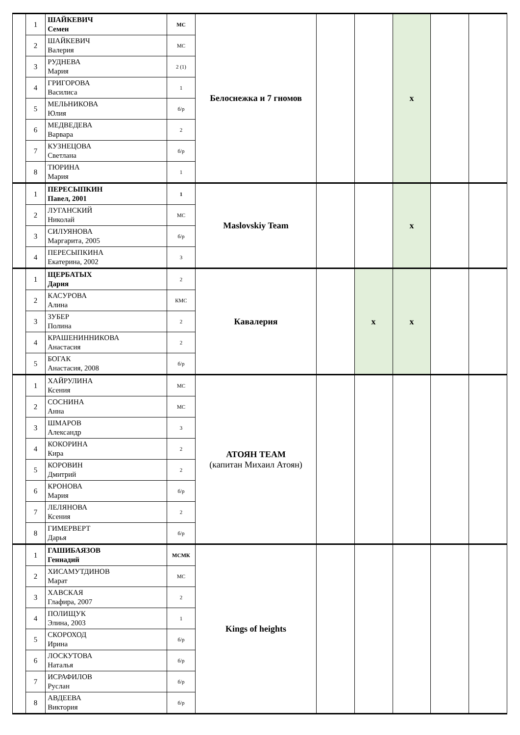| | 1 | ШАЙКЕВИЧ Семен | МС | Белоснежка и 7 гномов | | | x | | |
| | 2 | ШАЙКЕВИЧ Валерия | МС | | | | | | |
| | 3 | РУДНЕВА Мария | 2 (1) | | | | | | |
| | 4 | ГРИГОРОВА Василиса | 1 | | | | | | |
| | 5 | МЕЛЬНИКОВА Юлия | б/р | | | | | | |
| | 6 | МЕДВЕДЕВА Варвара | 2 | | | | | | |
| | 7 | КУЗНЕЦОВА Светлана | б/р | | | | | | |
| | 8 | ТЮРИНА Мария | 1 | | | | | | |
| | 1 | ПЕРЕСЫПКИН Павел, 2001 | 1 | Maslovskiy Team | | | x | | |
| | 2 | ЛУГАНСКИЙ Николай | МС | | | | | | |
| | 3 | СИЛУЯНОВА Маргарита, 2005 | б/р | | | | | | |
| | 4 | ПЕРЕСЫПКИНА Екатерина, 2002 | 3 | | | | | | |
| | 1 | ЩЕРБАТЫХ Дария | 2 | Кавалерия | | x | x | | |
| | 2 | КАСУРОВА Алина | КМС | | | | | | |
| | 3 | ЗУБЕР Полина | 2 | | | | | | |
| | 4 | КРАШЕНИННИКОВА Анастасия | 2 | | | | | | |
| | 5 | БОГАК Анастасия, 2008 | б/р | | | | | | |
| | 1 | ХАЙРУЛИНА Ксения | МС | АТОЯН TEAM (капитан Михаил Атоян) | | | | | |
| | 2 | СОСНИНА Анна | МС | | | | | | |
| | 3 | ШМАРОВ Александр | 3 | | | | | | |
| | 4 | КОКОРИНА Кира | 2 | | | | | | |
| | 5 | КОРОВИН Дмитрий | 2 | | | | | | |
| | 6 | КРОНОВА Мария | б/р | | | | | | |
| | 7 | ЛЕЛЯНОВА Ксения | 2 | | | | | | |
| | 8 | ГИМЕРВЕРТ Дарья | б/р | | | | | | |
| | 1 | ГАШИБАЯЗОВ Геннадий | МСМК | Kings of heights | | | | | |
| | 2 | ХИСАМУТДИНОВ Марат | МС | | | | | | |
| | 3 | ХАВСКАЯ Глафира, 2007 | 2 | | | | | | |
| | 4 | ПОЛИЩУК Элина, 2003 | 1 | | | | | | |
| | 5 | СКОРОХОД Ирина | б/р | | | | | | |
| | 6 | ЛОСКУТОВА Наталья | б/р | | | | | | |
| | 7 | ИСРАФИЛОВ Руслан | б/р | | | | | | |
| | 8 | АВДЕЕВА Виктория | б/р | | | | | | |